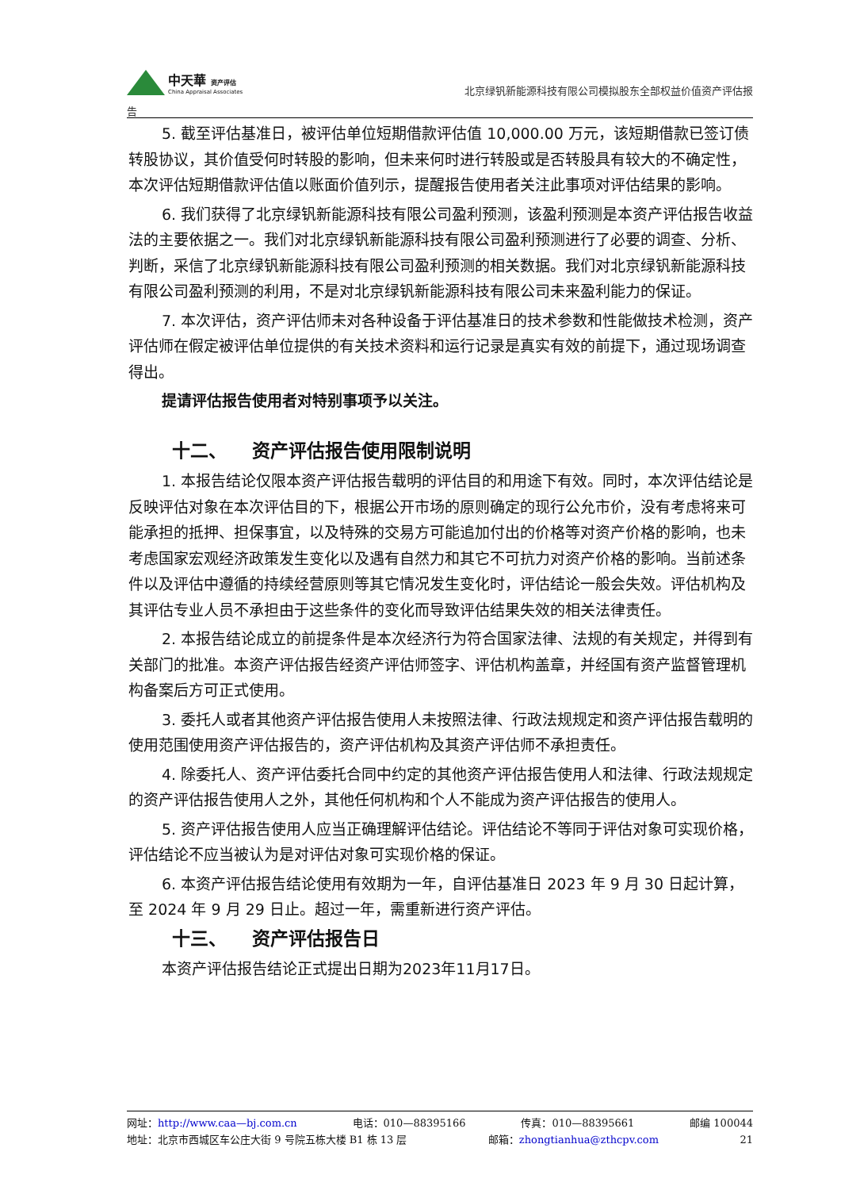中天華 资产评估
China Appraisal Associates
北京绿钒新能源科技有限公司模拟股东全部权益价值资产评估报
告
5. 截至评估基准日，被评估单位短期借款评估值 10,000.00 万元，该短期借款已签订债转股协议，其价值受何时转股的影响，但未来何时进行转股或是否转股具有较大的不确定性，本次评估短期借款评估值以账面价值列示，提醒报告使用者关注此事项对评估结果的影响。
6. 我们获得了北京绿钒新能源科技有限公司盈利预测，该盈利预测是本资产评估报告收益法的主要依据之一。我们对北京绿钒新能源科技有限公司盈利预测进行了必要的调查、分析、判断，采信了北京绿钒新能源科技有限公司盈利预测的相关数据。我们对北京绿钒新能源科技有限公司盈利预测的利用，不是对北京绿钒新能源科技有限公司未来盈利能力的保证。
7. 本次评估，资产评估师未对各种设备于评估基准日的技术参数和性能做技术检测，资产评估师在假定被评估单位提供的有关技术资料和运行记录是真实有效的前提下，通过现场调查得出。
提请评估报告使用者对特别事项予以关注。
十二、 资产评估报告使用限制说明
1. 本报告结论仅限本资产评估报告载明的评估目的和用途下有效。同时，本次评估结论是反映评估对象在本次评估目的下，根据公开市场的原则确定的现行公允市价，没有考虑将来可能承担的抵押、担保事宜，以及特殊的交易方可能追加付出的价格等对资产价格的影响，也未考虑国家宏观经济政策发生变化以及遇有自然力和其它不可抗力对资产价格的影响。当前述条件以及评估中遵循的持续经营原则等其它情况发生变化时，评估结论一般会失效。评估机构及其评估专业人员不承担由于这些条件的变化而导致评估结果失效的相关法律责任。
2. 本报告结论成立的前提条件是本次经济行为符合国家法律、法规的有关规定，并得到有关部门的批准。本资产评估报告经资产评估师签字、评估机构盖章，并经国有资产监督管理机构备案后方可正式使用。
3. 委托人或者其他资产评估报告使用人未按照法律、行政法规规定和资产评估报告载明的使用范围使用资产评估报告的，资产评估机构及其资产评估师不承担责任。
4. 除委托人、资产评估委托合同中约定的其他资产评估报告使用人和法律、行政法规规定的资产评估报告使用人之外，其他任何机构和个人不能成为资产评估报告的使用人。
5. 资产评估报告使用人应当正确理解评估结论。评估结论不等同于评估对象可实现价格，评估结论不应当被认为是对评估对象可实现价格的保证。
6. 本资产评估报告结论使用有效期为一年，自评估基准日 2023 年 9 月 30 日起计算，至 2024 年 9 月 29 日止。超过一年，需重新进行资产评估。
十三、 资产评估报告日
本资产评估报告结论正式提出日期为2023年11月17日。
网址：http://www.caa—bj.com.cn 电话：010—88395166 传真：010—88395661 邮编 100044
地址：北京市西城区车公庄大街 9 号院五栋大楼 B1 栋 13 层 邮箱：zhongtianhua@zthcpv.com 21